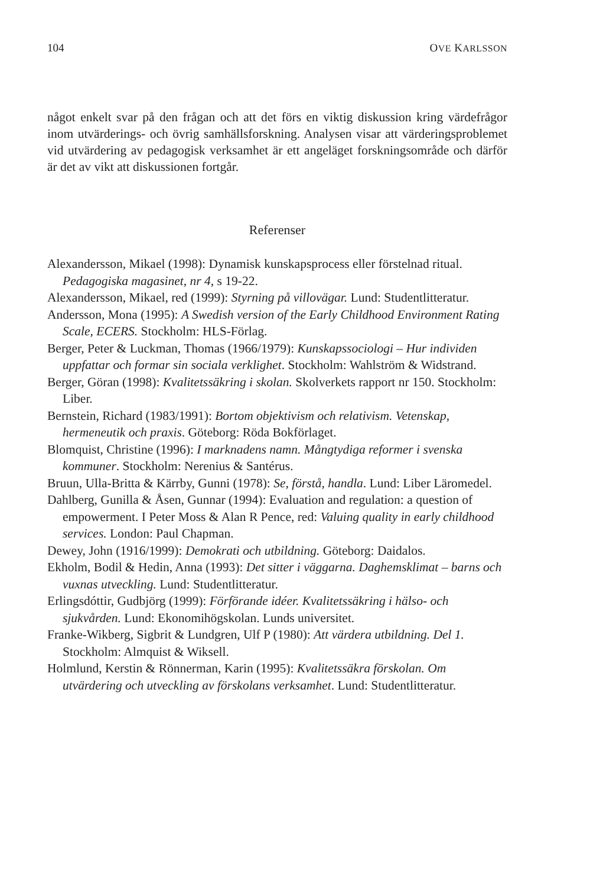104 OVE KARLSSON
något enkelt svar på den frågan och att det förs en viktig diskussion kring värdefrågor inom utvärderings- och övrig samhällsforskning. Analysen visar att värderingsproblemet vid utvärdering av pedagogisk verksamhet är ett angeläget forskningsområde och därför är det av vikt att diskussionen fortgår.
Referenser
Alexandersson, Mikael (1998): Dynamisk kunskapsprocess eller förstelnad ritual. Pedagogiska magasinet, nr 4, s 19-22.
Alexandersson, Mikael, red (1999): Styrning på villovägar. Lund: Studentlitteratur.
Andersson, Mona (1995): A Swedish version of the Early Childhood Environment Rating Scale, ECERS. Stockholm: HLS-Förlag.
Berger, Peter & Luckman, Thomas (1966/1979): Kunskapssociologi – Hur individen uppfattar och formar sin sociala verklighet. Stockholm: Wahlström & Widstrand.
Berger, Göran (1998): Kvalitetssäkring i skolan. Skolverkets rapport nr 150. Stockholm: Liber.
Bernstein, Richard (1983/1991): Bortom objektivism och relativism. Vetenskap, hermeneutik och praxis. Göteborg: Röda Bokförlaget.
Blomquist, Christine (1996): I marknadens namn. Mångtydiga reformer i svenska kommuner. Stockholm: Nerenius & Santérus.
Bruun, Ulla-Britta & Kärrby, Gunni (1978): Se, förstå, handla. Lund: Liber Läromedel.
Dahlberg, Gunilla & Åsen, Gunnar (1994): Evaluation and regulation: a question of empowerment. I Peter Moss & Alan R Pence, red: Valuing quality in early childhood services. London: Paul Chapman.
Dewey, John (1916/1999): Demokrati och utbildning. Göteborg: Daidalos.
Ekholm, Bodil & Hedin, Anna (1993): Det sitter i väggarna. Daghemsklimat – barns och vuxnas utveckling. Lund: Studentlitteratur.
Erlingsdóttir, Gudbjörg (1999): Förförande idéer. Kvalitetssäkring i hälso- och sjukvården. Lund: Ekonomihögskolan. Lunds universitet.
Franke-Wikberg, Sigbrit & Lundgren, Ulf P (1980): Att värdera utbildning. Del 1. Stockholm: Almquist & Wiksell.
Holmlund, Kerstin & Rönnerman, Karin (1995): Kvalitetssäkra förskolan. Om utvärdering och utveckling av förskolans verksamhet. Lund: Studentlitteratur.